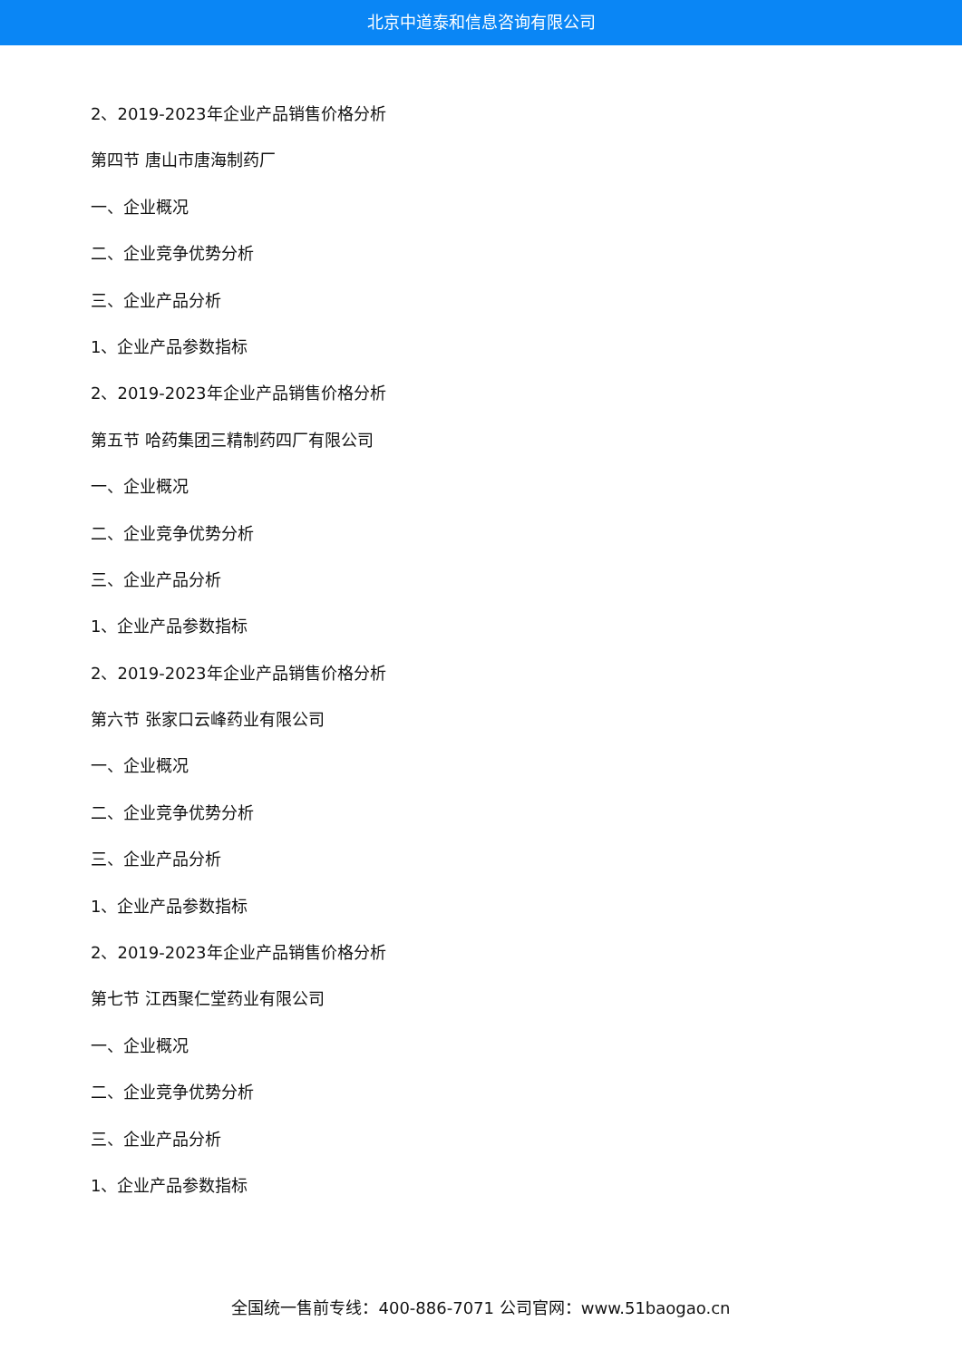北京中道泰和信息咨询有限公司
2、2019-2023年企业产品销售价格分析
第四节 唐山市唐海制药厂
一、企业概况
二、企业竞争优势分析
三、企业产品分析
1、企业产品参数指标
2、2019-2023年企业产品销售价格分析
第五节 哈药集团三精制药四厂有限公司
一、企业概况
二、企业竞争优势分析
三、企业产品分析
1、企业产品参数指标
2、2019-2023年企业产品销售价格分析
第六节 张家口云峰药业有限公司
一、企业概况
二、企业竞争优势分析
三、企业产品分析
1、企业产品参数指标
2、2019-2023年企业产品销售价格分析
第七节 江西聚仁堂药业有限公司
一、企业概况
二、企业竞争优势分析
三、企业产品分析
1、企业产品参数指标
全国统一售前专线：400-886-7071 公司官网：www.51baogao.cn